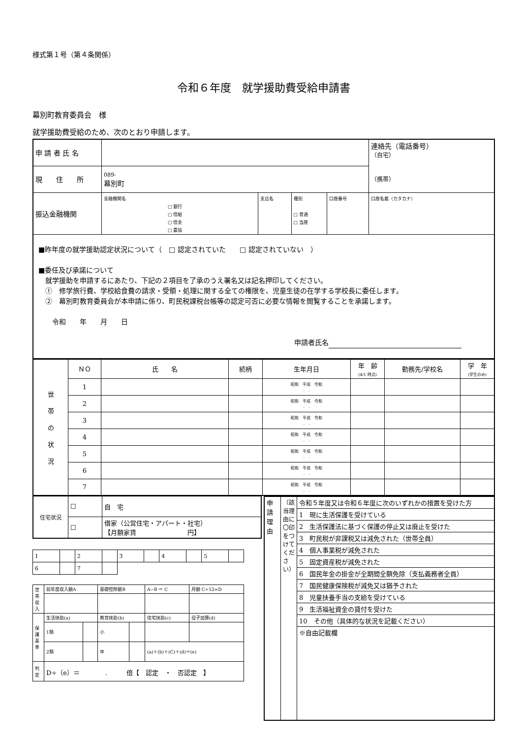様式第１号（第４条関係）
令和６年度　就学援助費受給申請書
幕別町教育委員会　様
就学援助費受給のため、次のとおり申請します。
| 申 請 者 氏 名 | | | | | 連絡先（電話番号） （自宅） （携帯） |
| 現 住 所 | 089- 幕別町 | | | | |
| 振込金融機関 | 金融機関名 □ 銀行 □ 信組 □ 信金 □ 農協 | 支店名 | 種別 □ 普通 □ 当座 | 口座番号 | 口座名義（カタカナ） |
| ■昨年度の就学援助認定状況について（ □ 認定されていた □ 認定されていない ） ■委任及び承諾について 就学援助を申請するにあたり、下記の２項目を了承のうえ署名又は記名押印してください。 ① 修学旅行費、学校給食費の請求・受領・処理に関する全ての権限を、児童生徒の在学する学校長に委任します。 ② 幕別町教育委員会が本申請に係り、町民税課税台帳等の認定可否に必要な情報を閲覧することを承諾します。 令和 年 月 日 申請者氏名 | | | | | |
| 世 帯 の 状 況 | ＮＯ | 氏 名 | 続柄 | 生年月日 | 年 齢 (4/1 時点) | 勤務先/学校名 | 学 年 (学生のみ) |
| | 1 | | | 昭和 平成 令和 . . | | | |
| | 2 | | | 昭和 平成 令和 . . | | | |
| | 3 | | | 昭和 平成 令和 . . | | | |
| | 4 | | | 昭和 平成 令和 . . | | | |
| | 5 | | | 昭和 平成 令和 . . | | | |
| | 6 | | | 昭和 平成 令和 . . | | | |
| | 7 | | | 昭和 平成 令和 . . | | | |
| 住宅状況 | ☐ | 自 宅 |
| | ☐ | 借家（公営住宅・アパート・社宅） 【月額家賃 円】 |
| 1 | | 2 | | 3 | | 4 | | 5 | |
| 6 | | 7 | | | | | | | |
| 世帯収入 | 前年度収入額A | | 基礎控除額B | | A−B ＝ C | 月額 C÷12=D |
| 保護基準 | 生活扶助(a) | | 教育扶助(b) | | 住宅扶助(c) | 母子加算(d) |
| | 1類 | | 小 | | | |
| | 2類 | | 中 | | (a)＋(b)＋(C)＋(d)＝(e) | |
| 判定 | D÷（e）＝ . 倍【 認定 ・ 否認定 】 | | | | | |
| 申請理由 | （該当理由に〇印をつけてください） | 令和５年度又は令和６年度に次のいずれかの措置を受けた方 |
| | | 1 現に生活保護を受けている |
| | | 2 生活保護法に基づく保護の停止又は廃止を受けた |
| | | 3 町民税が非課税又は減免された（世帯全員） |
| | | 4 個人事業税が減免された |
| | | 5 固定資産税が減免された |
| | | 6 国民年金の掛金が全期間全額免除（支払義務者全員） |
| | | 7 国民健康保険税が減免又は猶予された |
| | | 8 児童扶養手当の支給を受けている |
| | | 9 生活福祉資金の貸付を受けた |
| | | 10 その他（具体的な状況を記載ください） |
| | | ※自由記載欄 |